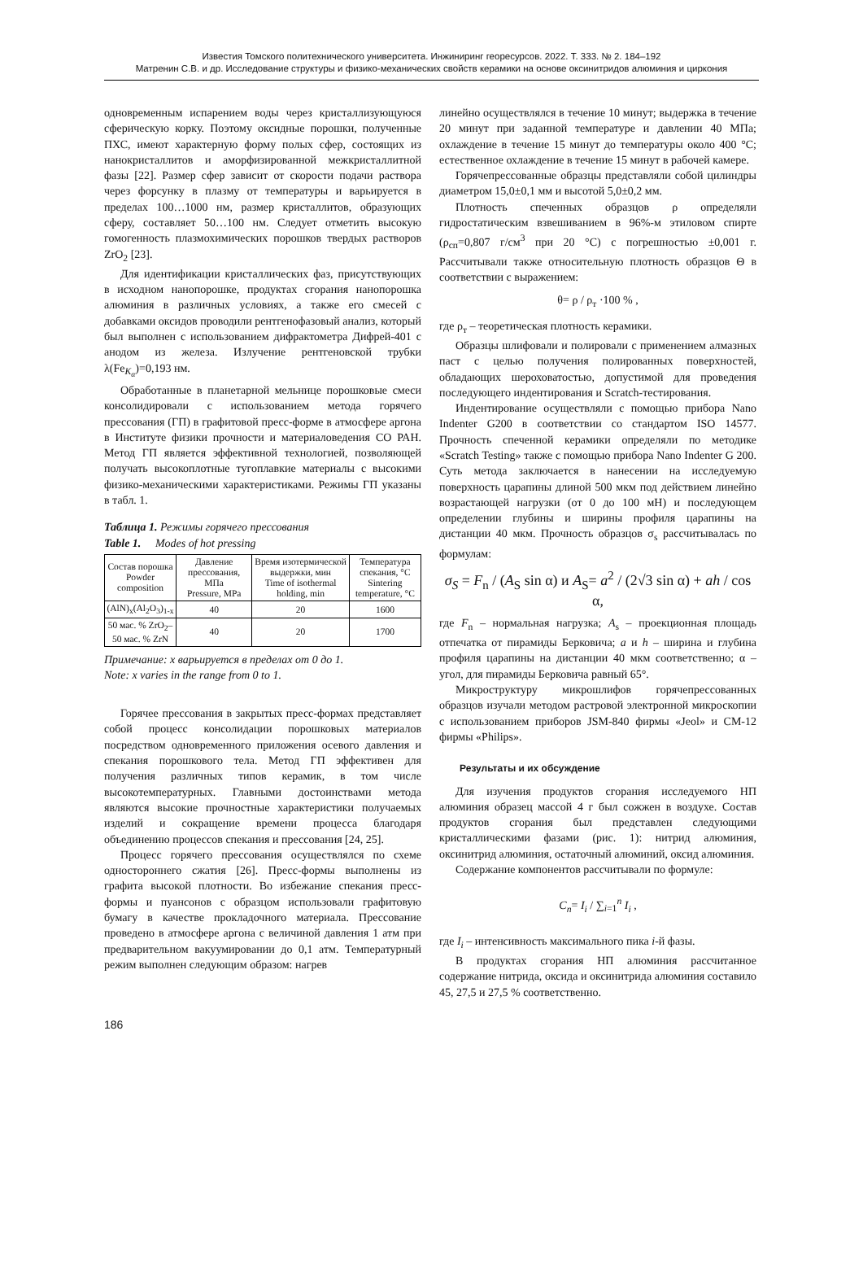Известия Томского политехнического университета. Инжиниринг георесурсов. 2022. Т. 333. № 2. 184–192
Матренин С.В. и др. Исследование структуры и физико-механических свойств керамики на основе оксинитридов алюминия и циркония
одновременным испарением воды через кристаллизующуюся сферическую корку. Поэтому оксидные порошки, полученные ПХС, имеют характерную форму полых сфер, состоящих из нанокристаллитов и аморфизированной межкристаллитной фазы [22]. Размер сфер зависит от скорости подачи раствора через форсунку в плазму от температуры и варьируется в пределах 100…1000 нм, размер кристаллитов, образующих сферу, составляет 50…100 нм. Следует отметить высокую гомогенность плазмохимических порошков твердых растворов ZrO<sub>2</sub> [23].
Для идентификации кристаллических фаз, присутствующих в исходном нанопорошке, продуктах сгорания нанопорошка алюминия в различных условиях, а также его смесей с добавками оксидов проводили рентгенофазовый анализ, который был выполнен с использованием дифрактометра Дифрей-401 с анодом из железа. Излучение рентгеновской трубки λ(Fe<sub>K<sub>α</sub></sub>)=0,193 нм.
Обработанные в планетарной мельнице порошковые смеси консолидировали с использованием метода горячего прессования (ГП) в графитовой пресс-форме в атмосфере аргона в Институте физики прочности и материаловедения СО РАН. Метод ГП является эффективной технологией, позволяющей получать высокоплотные тугоплавкие материалы с высокими физико-механическими характеристиками. Режимы ГП указаны в табл. 1.
Таблица 1. Режимы горячего прессования
Table 1. Modes of hot pressing
| Состав порошка Powder composition | Давление прессования, МПа Pressure, MPa | Время изотермической выдержки, мин Time of isothermal holding, min | Температура спекания, °C Sintering temperature, °C |
| --- | --- | --- | --- |
| (AlN)<sub>x</sub>(Al<sub>2</sub>O<sub>3</sub>)<sub>1-x</sub> | 40 | 20 | 1600 |
| 50 мас. % ZrO<sub>2</sub>– 50 мас. % ZrN | 40 | 20 | 1700 |
Примечание: x варьируется в пределах от 0 до 1.
Note: x varies in the range from 0 to 1.
Горячее прессования в закрытых пресс-формах представляет собой процесс консолидации порошковых материалов посредством одновременного приложения осевого давления и спекания порошкового тела. Метод ГП эффективен для получения различных типов керамик, в том числе высокотемпературных. Главными достоинствами метода являются высокие прочностные характеристики получаемых изделий и сокращение времени процесса благодаря объединению процессов спекания и прессования [24, 25].
Процесс горячего прессования осуществлялся по схеме одностороннего сжатия [26]. Пресс-формы выполнены из графита высокой плотности. Во избежание спекания пресс-формы и пуансонов с образцом использовали графитовую бумагу в качестве прокладочного материала. Прессование проведено в атмосфере аргона с величиной давления 1 атм при предварительном вакуумировании до 0,1 атм. Температурный режим выполнен следующим образом: нагрев
линейно осуществлялся в течение 10 минут; выдержка в течение 20 минут при заданной температуре и давлении 40 МПа; охлаждение в течение 15 минут до температуры около 400 °C; естественное охлаждение в течение 15 минут в рабочей камере.
Горячепрессованные образцы представляли собой цилиндры диаметром 15,0±0,1 мм и высотой 5,0±0,2 мм.
Плотность спеченных образцов ρ определяли гидростатическим взвешиванием в 96%-м этиловом спирте (ρ<sub>сп</sub>=0,807 г/см<sup>3</sup> при 20 °C) с погрешностью ±0,001 г. Рассчитывали также относительную плотность образцов Θ в соответствии с выражением:
θ= ρ / ρ<sub>т</sub> ·100 % ,
где ρ<sub>т</sub> – теоретическая плотность керамики.
Образцы шлифовали и полировали с применением алмазных паст с целью получения полированных поверхностей, обладающих шероховатостью, допустимой для проведения последующего индентирования и Scratch-тестирования.
Индентирование осуществляли с помощью прибора Nano Indenter G200 в соответствии со стандартом ISO 14577. Прочность спеченной керамики определяли по методике «Scratch Testing» также с помощью прибора Nano Indenter G 200. Суть метода заключается в нанесении на исследуемую поверхность царапины длиной 500 мкм под действием линейно возрастающей нагрузки (от 0 до 100 мН) и последующем определении глубины и ширины профиля царапины на дистанции 40 мкм. Прочность образцов σ<sub>s</sub> рассчитывалась по формулам:
σ<sub>S</sub> = F<sub>n</sub> / (A<sub>S</sub> sin α) и A<sub>S</sub>= a<sup>2</sup> / (2√3 sin α) + ah / cos α,
где F<sub>n</sub> – нормальная нагрузка; A<sub>s</sub> – проекционная площадь отпечатка от пирамиды Берковича; a и h – ширина и глубина профиля царапины на дистанции 40 мкм соответственно; α – угол, для пирамиды Берковича равный 65°.
Микроструктуру микрошлифов горячепрессованных образцов изучали методом растровой электронной микроскопии с использованием приборов JSM-840 фирмы «Jeol» и CM-12 фирмы «Philips».
Результаты и их обсуждение
Для изучения продуктов сгорания исследуемого НП алюминия образец массой 4 г был сожжен в воздухе. Состав продуктов сгорания был представлен следующими кристаллическими фазами (рис. 1): нитрид алюминия, оксинитрид алюминия, остаточный алюминий, оксид алюминия.
Содержание компонентов рассчитывали по формуле:
C<sub>n</sub>= I<sub>i</sub> / ∑<sub>i=1</sub><sup>n</sup> I<sub>i</sub> ,
где I<sub>i</sub> – интенсивность максимального пика i-й фазы.
В продуктах сгорания НП алюминия рассчитанное содержание нитрида, оксида и оксинитрида алюминия составило 45, 27,5 и 27,5 % соответственно.
186